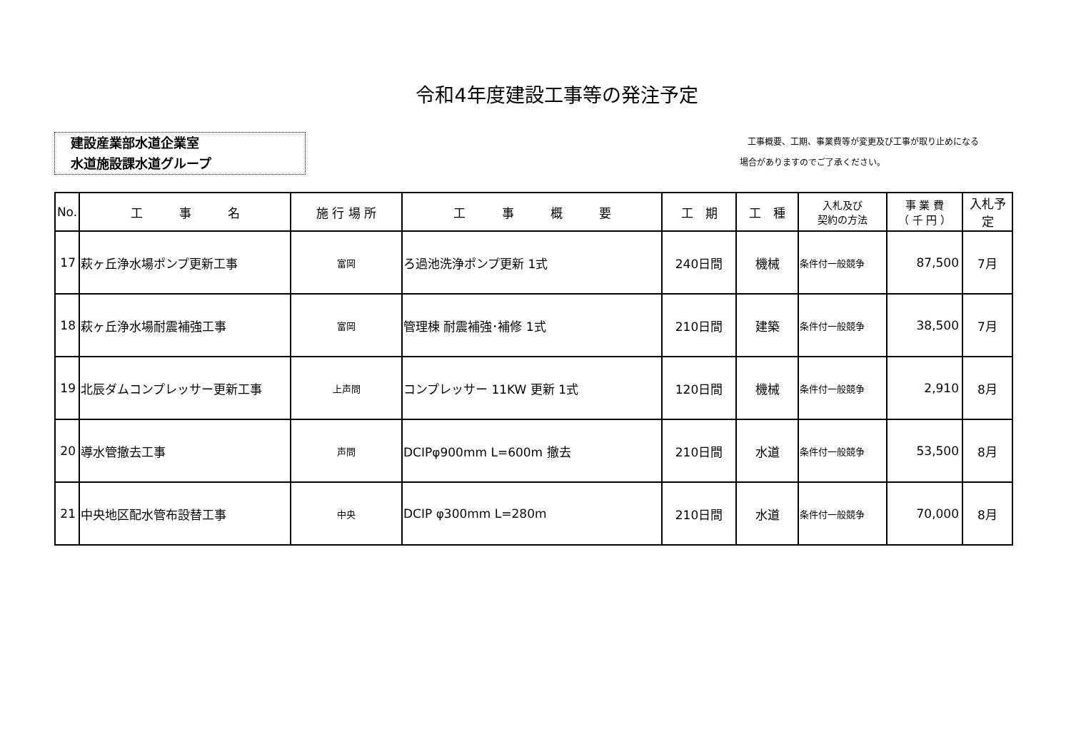令和4年度建設工事等の発注予定
建設産業部水道企業室
水道施設課水道グループ
工事概要、工期、事業費等が変更及び工事が取り止めになる
場合がありますのでご了承ください。
| No. | 工 事 名 | 施 行 場 所 | 工 事 概 要 | 工 期 | 工 種 | 入札及び 契約の方法 | 事 業 費 （ 千 円 ） | 入札予定 |
| --- | --- | --- | --- | --- | --- | --- | --- | --- |
| 17 | 萩ヶ丘浄水場ポンプ更新工事 | 富岡 | ろ過池洗浄ポンプ更新 1式 | 240日間 | 機械 | 条件付一般競争 | 87,500 | 7月 |
| 18 | 萩ヶ丘浄水場耐震補強工事 | 富岡 | 管理棟 耐震補強･補修 1式 | 210日間 | 建築 | 条件付一般競争 | 38,500 | 7月 |
| 19 | 北辰ダムコンプレッサー更新工事 | 上声問 | コンプレッサー 11KW 更新 1式 | 120日間 | 機械 | 条件付一般競争 | 2,910 | 8月 |
| 20 | 導水管撤去工事 | 声問 | DCIPφ900mm L=600m 撤去 | 210日間 | 水道 | 条件付一般競争 | 53,500 | 8月 |
| 21 | 中央地区配水管布設替工事 | 中央 | DCIP φ300mm L=280m | 210日間 | 水道 | 条件付一般競争 | 70,000 | 8月 |